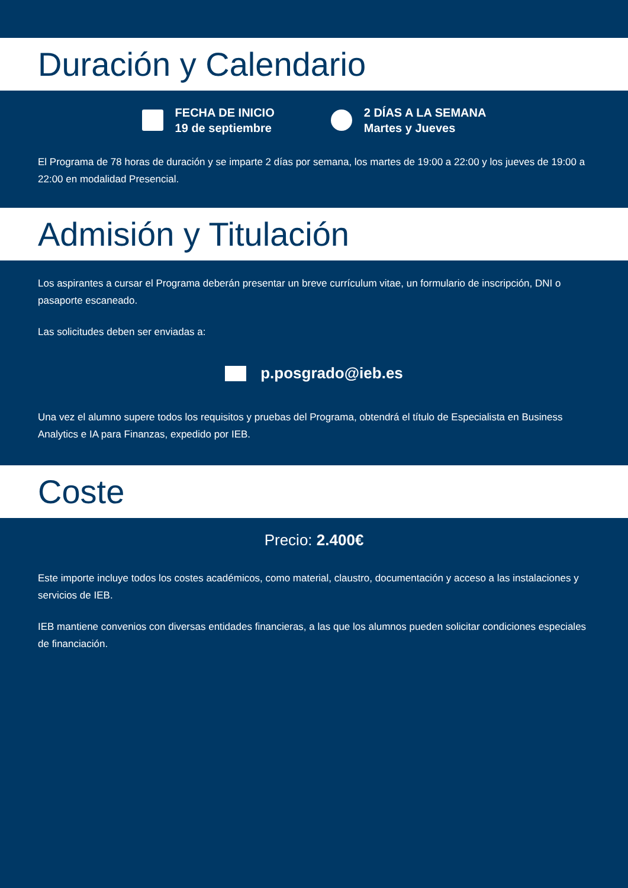Duración y Calendario
FECHA DE INICIO
19 de septiembre
2 DÍAS A LA SEMANA
Martes y Jueves
El Programa de 78 horas de duración y se imparte 2 días por semana, los martes de 19:00 a 22:00 y los jueves de 19:00 a 22:00 en modalidad Presencial.
Admisión y Titulación
Los aspirantes a cursar el Programa deberán presentar un breve currículum vitae, un formulario de inscripción, DNI o pasaporte escaneado.
Las solicitudes deben ser enviadas a:
p.posgrado@ieb.es
Una vez el alumno supere todos los requisitos y pruebas del Programa, obtendrá el título de Especialista en Business Analytics e IA para Finanzas, expedido por IEB.
Coste
Precio: 2.400€
Este importe incluye todos los costes académicos, como material, claustro, documentación y acceso a las instalaciones y servicios de IEB.
IEB mantiene convenios con diversas entidades financieras, a las que los alumnos pueden solicitar condiciones especiales de financiación.